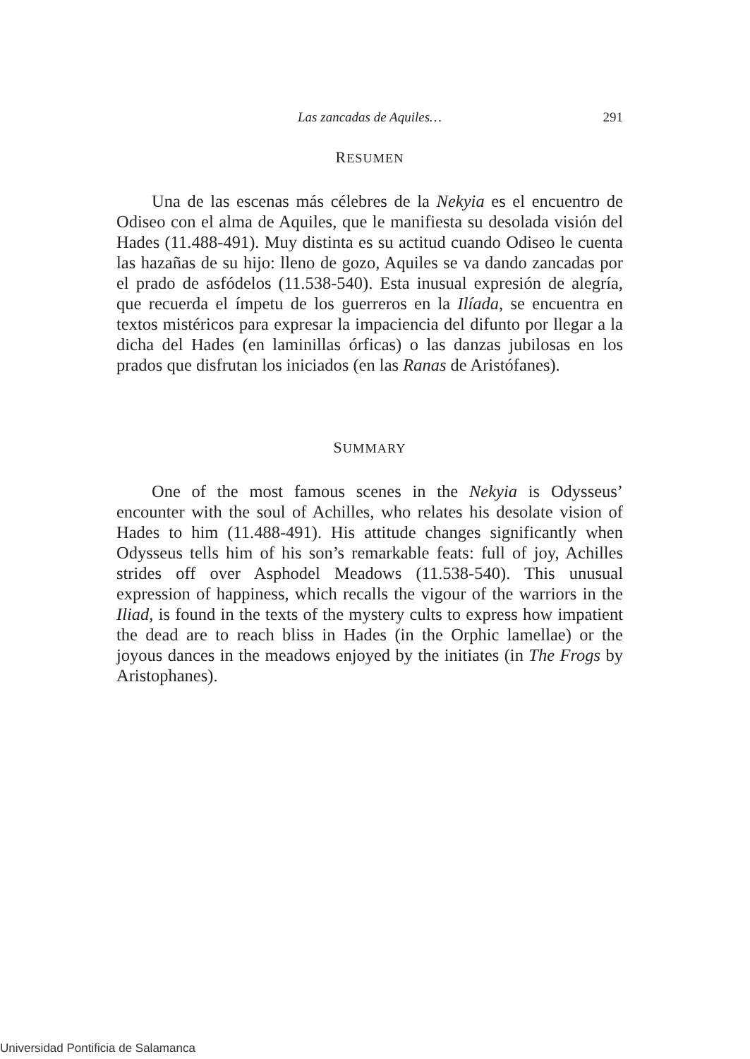Las zancadas de Aquiles…
291
RESUMEN
Una de las escenas más célebres de la Nekyia es el encuentro de Odiseo con el alma de Aquiles, que le manifiesta su desolada visión del Hades (11.488-491). Muy distinta es su actitud cuando Odiseo le cuenta las hazañas de su hijo: lleno de gozo, Aquiles se va dando zancadas por el prado de asfódelos (11.538-540). Esta inusual expresión de alegría, que recuerda el ímpetu de los guerreros en la Ilíada, se encuentra en textos mistéricos para expresar la impaciencia del difunto por llegar a la dicha del Hades (en laminillas órficas) o las danzas jubilosas en los prados que disfrutan los iniciados (en las Ranas de Aristófanes).
SUMMARY
One of the most famous scenes in the Nekyia is Odysseus’ encounter with the soul of Achilles, who relates his desolate vision of Hades to him (11.488-491). His attitude changes significantly when Odysseus tells him of his son’s remarkable feats: full of joy, Achilles strides off over Asphodel Meadows (11.538-540). This unusual expression of happiness, which recalls the vigour of the warriors in the Iliad, is found in the texts of the mystery cults to express how impatient the dead are to reach bliss in Hades (in the Orphic lamellae) or the joyous dances in the meadows enjoyed by the initiates (in The Frogs by Aristophanes).
Universidad Pontificia de Salamanca